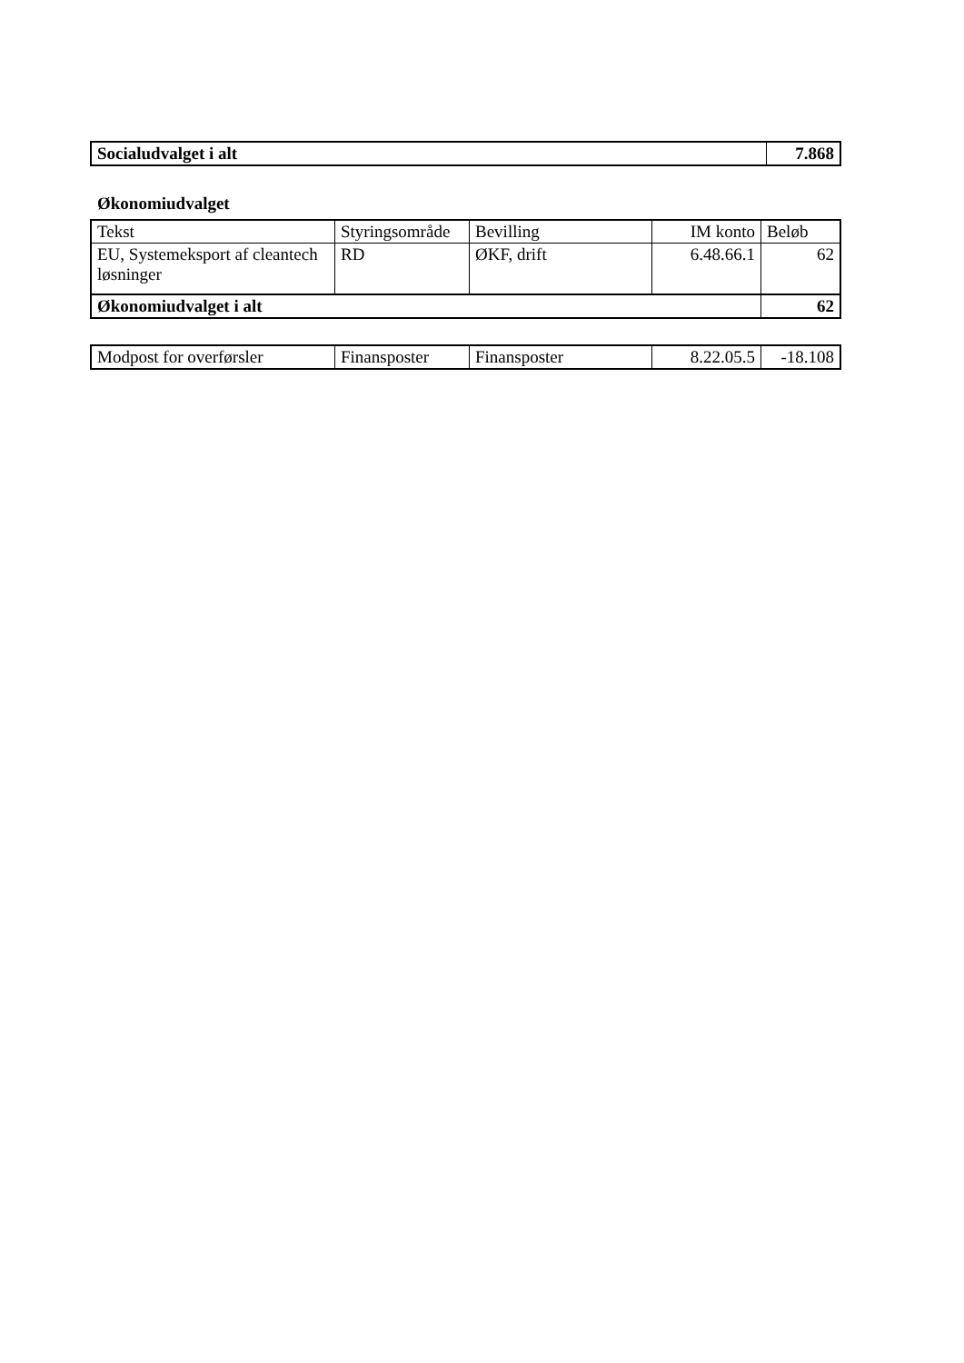| Socialudvalget i alt | 7.868 |
Økonomiudvalget
| Tekst | Styringsområde | Bevilling | IM konto | Beløb |
| --- | --- | --- | --- | --- |
| EU, Systemeksport af cleantech løsninger | RD | ØKF, drift | 6.48.66.1 | 62 |
| Økonomiudvalget i alt | | | | 62 |
| Modpost for overførsler | Finansposter | Finansposter | 8.22.05.5 | -18.108 |